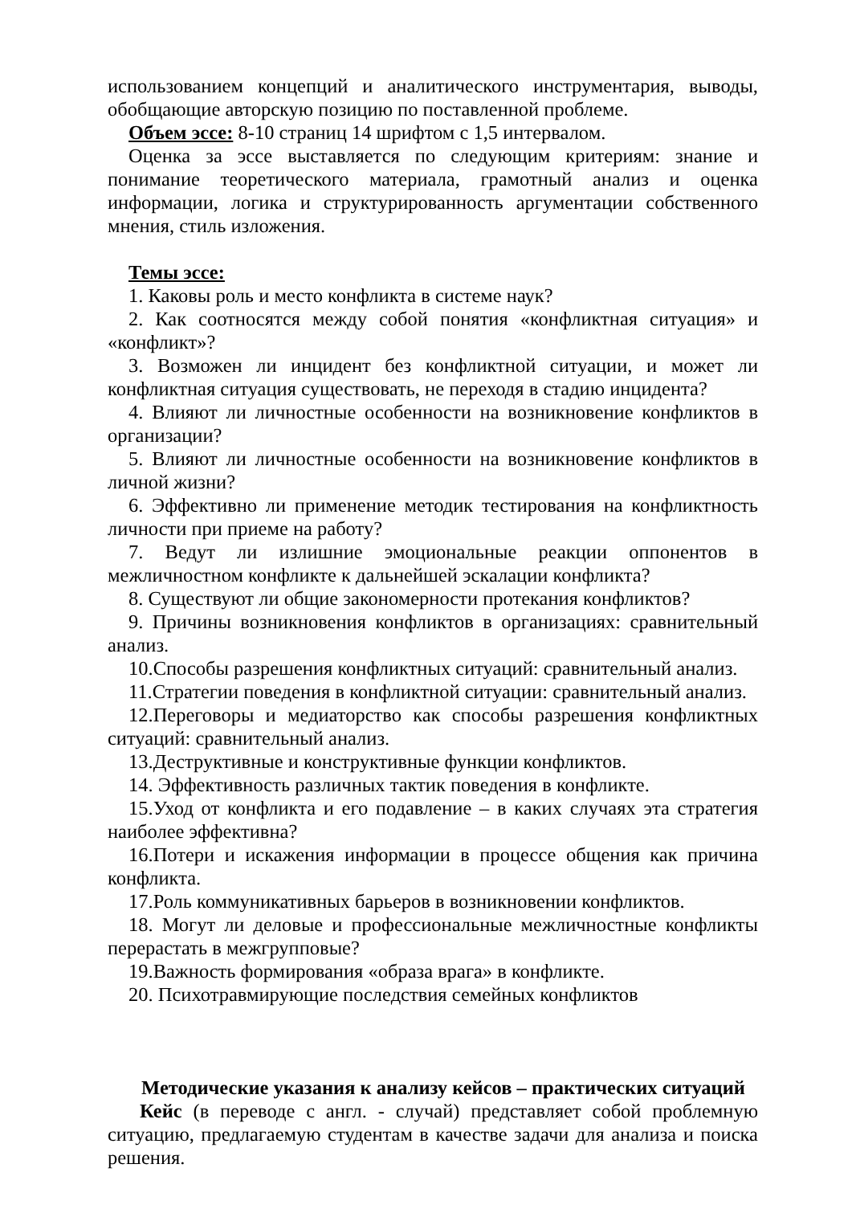использованием концепций и аналитического инструментария, выводы, обобщающие авторскую позицию по поставленной проблеме.
Объем эссе: 8-10 страниц 14 шрифтом с 1,5 интервалом.
Оценка за эссе выставляется по следующим критериям: знание и понимание теоретического материала, грамотный анализ и оценка информации, логика и структурированность аргументации собственного мнения, стиль изложения.
Темы эссе:
1. Каковы роль и место конфликта в системе наук?
2. Как соотносятся между собой понятия «конфликтная ситуация» и «конфликт»?
3. Возможен ли инцидент без конфликтной ситуации, и может ли конфликтная ситуация существовать, не переходя в стадию инцидента?
4. Влияют ли личностные особенности на возникновение конфликтов в организации?
5. Влияют ли личностные особенности на возникновение конфликтов в личной жизни?
6. Эффективно ли применение методик тестирования на конфликтность личности при приеме на работу?
7. Ведут ли излишние эмоциональные реакции оппонентов в межличностном конфликте к дальнейшей эскалации конфликта?
8. Существуют ли общие закономерности протекания конфликтов?
9. Причины возникновения конфликтов в организациях: сравнительный анализ.
10.Способы разрешения конфликтных ситуаций: сравнительный анализ.
11.Стратегии поведения в конфликтной ситуации: сравнительный анализ.
12.Переговоры и медиаторство как способы разрешения конфликтных ситуаций: сравнительный анализ.
13.Деструктивные и конструктивные функции конфликтов.
14. Эффективность различных тактик поведения в конфликте.
15.Уход от конфликта и его подавление – в каких случаях эта стратегия наиболее эффективна?
16.Потери и искажения информации в процессе общения как причина конфликта.
17.Роль коммуникативных барьеров в возникновении конфликтов.
18. Могут ли деловые и профессиональные межличностные конфликты перерастать в межгрупповые?
19.Важность формирования «образа врага» в конфликте.
20. Психотравмирующие последствия семейных конфликтов
Методические указания к анализу кейсов – практических ситуаций
Кейс (в переводе с англ. - случай) представляет собой проблемную ситуацию, предлагаемую студентам в качестве задачи для анализа и поиска решения.